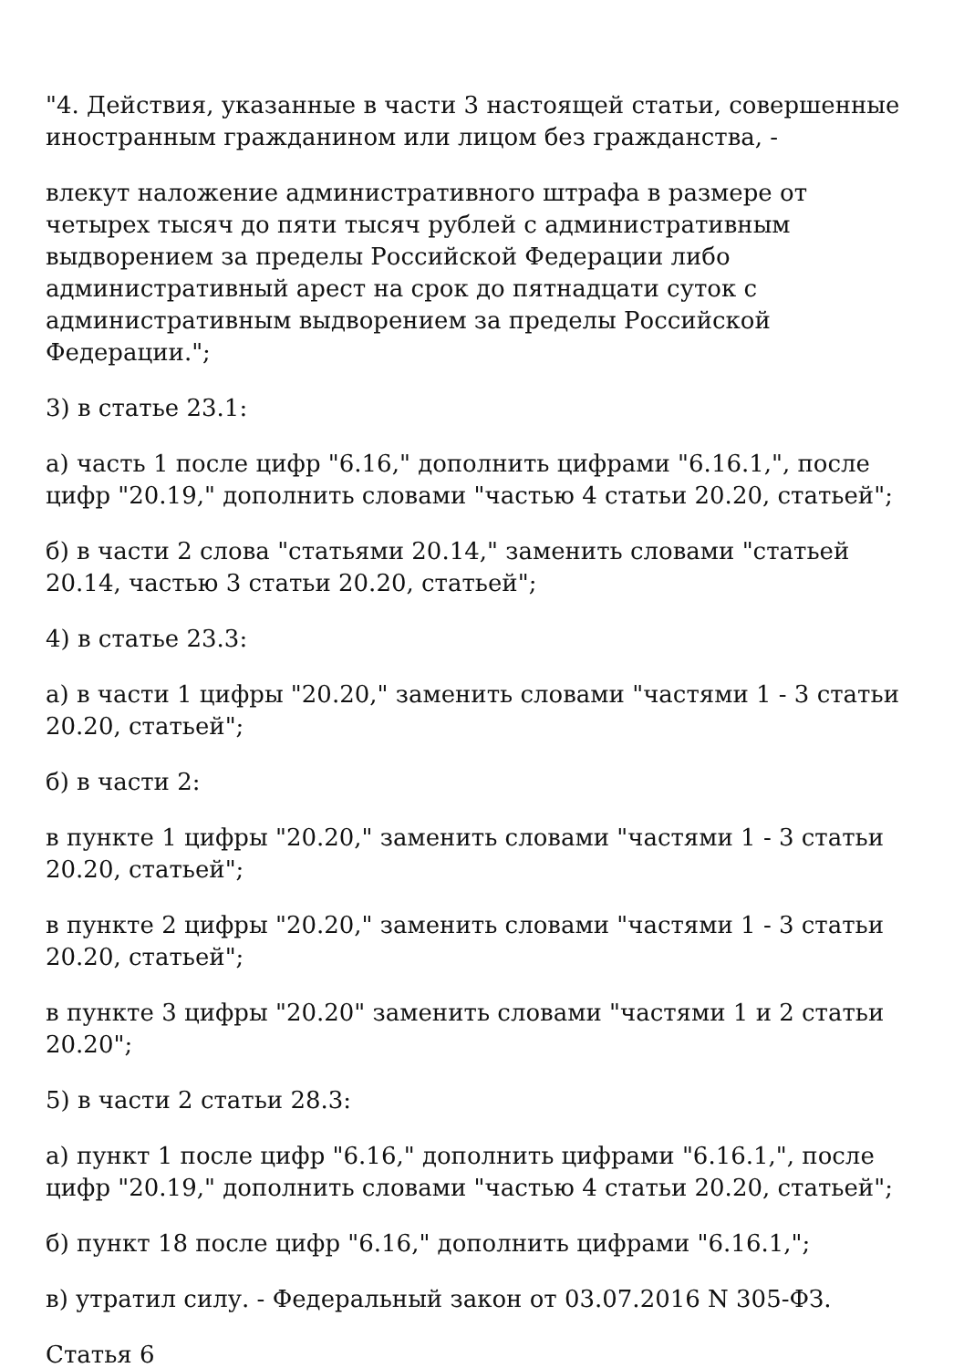"4. Действия, указанные в части 3 настоящей статьи, совершенные иностранным гражданином или лицом без гражданства, -
влекут наложение административного штрафа в размере от четырех тысяч до пяти тысяч рублей с административным выдворением за пределы Российской Федерации либо административный арест на срок до пятнадцати суток с административным выдворением за пределы Российской Федерации.";
3) в статье 23.1:
а) часть 1 после цифр "6.16," дополнить цифрами "6.16.1,", после цифр "20.19," дополнить словами "частью 4 статьи 20.20, статьей";
б) в части 2 слова "статьями 20.14," заменить словами "статьей 20.14, частью 3 статьи 20.20, статьей";
4) в статье 23.3:
а) в части 1 цифры "20.20," заменить словами "частями 1 - 3 статьи 20.20, статьей";
б) в части 2:
в пункте 1 цифры "20.20," заменить словами "частями 1 - 3 статьи 20.20, статьей";
в пункте 2 цифры "20.20," заменить словами "частями 1 - 3 статьи 20.20, статьей";
в пункте 3 цифры "20.20" заменить словами "частями 1 и 2 статьи 20.20";
5) в части 2 статьи 28.3:
а) пункт 1 после цифр "6.16," дополнить цифрами "6.16.1,", после цифр "20.19," дополнить словами "частью 4 статьи 20.20, статьей";
б) пункт 18 после цифр "6.16," дополнить цифрами "6.16.1,";
в) утратил силу. - Федеральный закон от 03.07.2016 N 305-ФЗ.
Статья 6